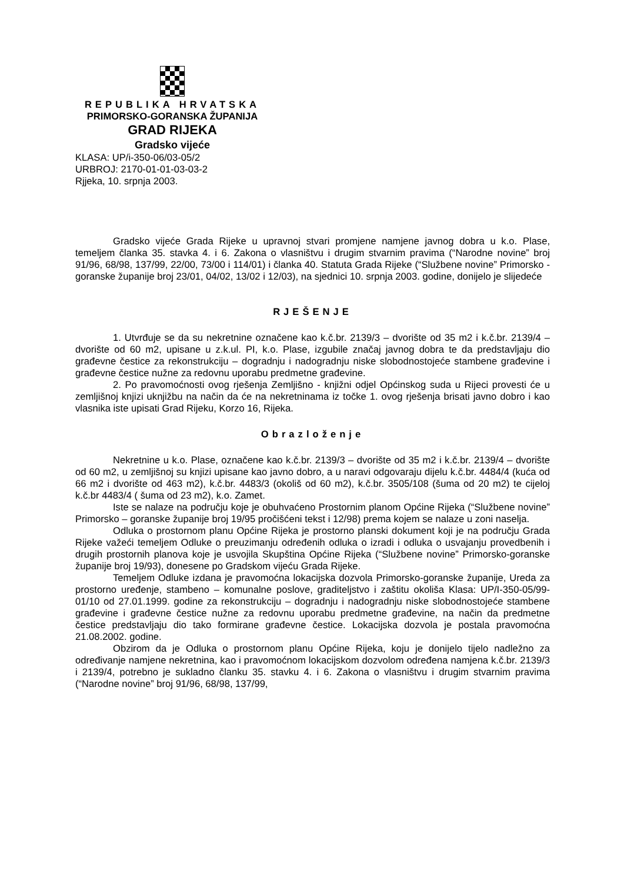REPUBLIKA HRVATSKA
PRIMORSKO-GORANSKA ŽUPANIJA
GRAD RIJEKA
Gradsko vijeće
KLASA: UP/i-350-06/03-05/2
URBROJ: 2170-01-01-03-03-2
Rjjeka, 10. srpnja 2003.
Gradsko vijeće Grada Rijeke u upravnoj stvari promjene namjene javnog dobra u k.o. Plase, temeljem članka 35. stavka 4. i 6. Zakona o vlasništvu i drugim stvarnim pravima (“Narodne novine” broj 91/96, 68/98, 137/99, 22/00, 73/00 i 114/01) i članka 40. Statuta Grada Rijeke (“Službene novine” Primorsko - goranske županije broj 23/01, 04/02, 13/02 i 12/03), na sjednici 10. srpnja 2003. godine, donijelo je slijedeće
RJEŠENJE
1. Utvrđuje se da su nekretnine označene kao k.č.br. 2139/3 – dvorište od 35 m2 i k.č.br. 2139/4 – dvorište od 60 m2, upisane u z.k.ul. PI, k.o. Plase, izgubile značaj javnog dobra te da predstavljaju dio građevne čestice za rekonstrukciju – dogradnju i nadogradnju niske slobodnostojeće stambene građevine i građevne čestice nužne za redovnu uporabu predmetne građevine.
2. Po pravomoćnosti ovog rješenja Zemljišno - knjižni odjel Općinskog suda u Rijeci provesti će u zemljišnoj knjizi uknjižbu na način da će na nekretninama iz točke 1. ovog rješenja brisati javno dobro i kao vlasnika iste upisati Grad Rijeku, Korzo 16, Rijeka.
Obrazloženje
Nekretnine u k.o. Plase, označene kao k.č.br. 2139/3 – dvorište od 35 m2 i k.č.br. 2139/4 – dvorište od 60 m2, u zemljišnoj su knjizi upisane kao javno dobro, a u naravi odgovaraju dijelu k.č.br. 4484/4 (kuća od 66 m2 i dvorište od 463 m2), k.č.br. 4483/3 (okoliš od 60 m2), k.č.br. 3505/108 (šuma od 20 m2) te cijeloj k.č.br 4483/4 ( šuma od 23 m2), k.o. Zamet.
Iste se nalaze na području koje je obuhvaćeno Prostornim planom Općine Rijeka (“Službene novine” Primorsko – goranske županije broj 19/95 pročišćeni tekst i 12/98) prema kojem se nalaze u zoni naselja.
Odluka o prostornom planu Općine Rijeka je prostorno planski dokument koji je na području Grada Rijeke važeći temeljem Odluke o preuzimanju određenih odluka o izradi i odluka o usvajanju provedbenih i drugih prostornih planova koje je usvojila Skupština Općine Rijeka (“Službene novine” Primorsko-goranske županije broj 19/93), donesene po Gradskom vijeću Grada Rijeke.
Temeljem Odluke izdana je pravomoćna lokacijska dozvola Primorsko-goranske županije, Ureda za prostorno uređenje, stambeno – komunalne poslove, graditeljstvo i zaštitu okoliša Klasa: UP/I-350-05/99-01/10 od 27.01.1999. godine za rekonstrukciju – dogradnju i nadogradnju niske slobodnostojeće stambene građevine i građevne čestice nužne za redovnu uporabu predmetne građevine, na način da predmetne čestice predstavljaju dio tako formirane građevne čestice. Lokacijska dozvola je postala pravomoćna 21.08.2002. godine.
Obzirom da je Odluka o prostornom planu Općine Rijeka, koju je donijelo tijelo nadležno za određivanje namjene nekretnina, kao i pravomoćnom lokacijskom dozvolom određena namjena k.č.br. 2139/3 i 2139/4, potrebno je sukladno članku 35. stavku 4. i 6. Zakona o vlasništvu i drugim stvarnim pravima (“Narodne novine” broj 91/96, 68/98, 137/99,